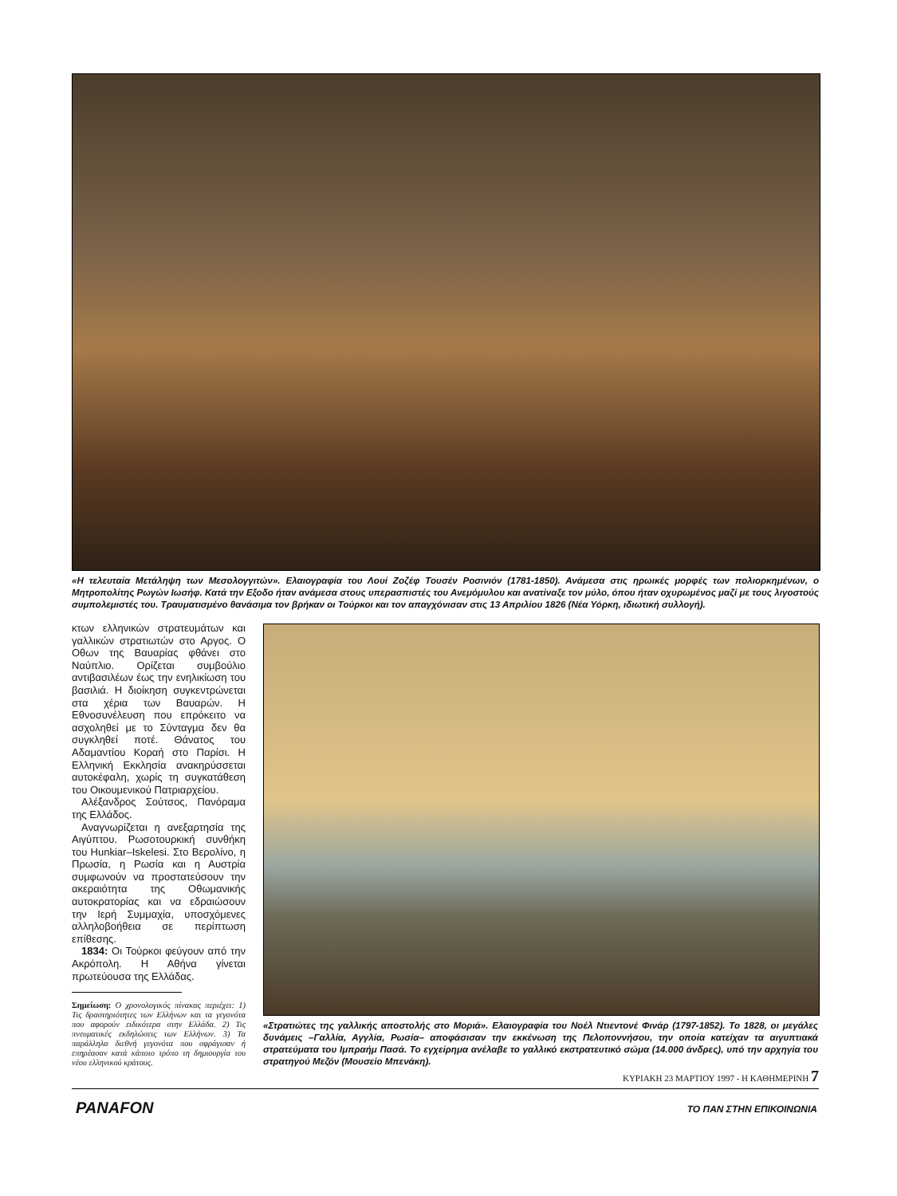«Η τελευταία Μετάληψη των Μεσολογγιτών». Ελαιογραφία του Λουί Ζοζέφ Τουσέν Ροσινιόν (1781-1850). Ανάμεσα στις ηρωικές μορφές των πολιορκημένων, ο Μητροπολίτης Ρωγών Ιωσήφ. Κατά την Εξοδο ήταν ανάμεσα στους υπερασπιστές του Ανεμόμυλου και ανατίναξε τον μύλο, όπου ήταν οχυρωμένος μαζί με τους λιγοστούς συμπολεμιστές του. Τραυματισμένο θανάσιμα τον βρήκαν οι Τούρκοι και τον απαγχόνισαν στις 13 Απριλίου 1826 (Νέα Υόρκη, ιδιωτική συλλογή).
κτων ελληνικών στρατευμάτων και γαλλικών στρατιωτών στο Αργος. Ο Οθων της Βαυαρίας φθάνει στο Ναύπλιο. Ορίζεται συμβούλιο αντιβασιλέων έως την ενηλικίωση του βασιλιά. Η διοίκηση συγκεντρώνεται στα χέρια των Βαυαρών. Η Εθνοσυνέλευση που επρόκειτο να ασχοληθεί με το Σύνταγμα δεν θα συγκληθεί ποτέ. Θάνατος του Αδαμαντίου Κοραή στο Παρίσι. Η Ελληνική Εκκλησία ανακηρύσσεται αυτοκέφαλη, χωρίς τη συγκατάθεση του Οικουμενικού Πατριαρχείου.
Αλέξανδρος Σούτσος, Πανόραμα της Ελλάδος.
Αναγνωρίζεται η ανεξαρτησία της Αιγύπτου. Ρωσοτουρκική συνθήκη του Hunkiar–Iskelesi. Στο Βερολίνο, η Πρωσία, η Ρωσία και η Αυστρία συμφωνούν να προστατεύσουν την ακεραιότητα της Οθωμανικής αυτοκρατορίας και να εδραιώσουν την Ιερή Συμμαχία, υποσχόμενες αλληλοβοήθεια σε περίπτωση επίθεσης.
1834: Οι Τούρκοι φεύγουν από την Ακρόπολη. Η Αθήνα γίνεται πρωτεύουσα της Ελλάδας.
Σημείωση: Ο χρονολογικός πίνακας περιέχει: 1) Τις δραστηριότητες των Ελλήνων και τα γεγονότα που αφορούν ειδικότερα στην Ελλάδα. 2) Τις πνευματικές εκδηλώσεις των Ελλήνων. 3) Τα παράλληλα διεθνή γεγονότα που σφράγισαν ή επηρέασαν κατά κάποιο τρόπο τη δημιουργία του νέου ελληνικού κράτους.
«Στρατιώτες της γαλλικής αποστολής στο Μοριά». Ελαιογραφία του Νοέλ Ντιεντονέ Φινάρ (1797-1852). Το 1828, οι μεγάλες δυνάμεις –Γαλλία, Αγγλία, Ρωσία– αποφάσισαν την εκκένωση της Πελοποννήσου, την οποία κατείχαν τα αιγυπτιακά στρατεύματα του Ιμπραήμ Πασά. Το εγχείρημα ανέλαβε το γαλλικό εκστρατευτικό σώμα (14.000 άνδρες), υπό την αρχηγία του στρατηγού Μεζόν (Μουσείο Μπενάκη).
ΚΥΡΙΑΚΗ 23 ΜΑΡΤΙΟΥ 1997 - Η ΚΑΘΗΜΕΡΙΝΗ 7
PANAFON ΤΟ ΠΑΝ ΣΤΗΝ ΕΠΙΚΟΙΝΩΝΙΑ